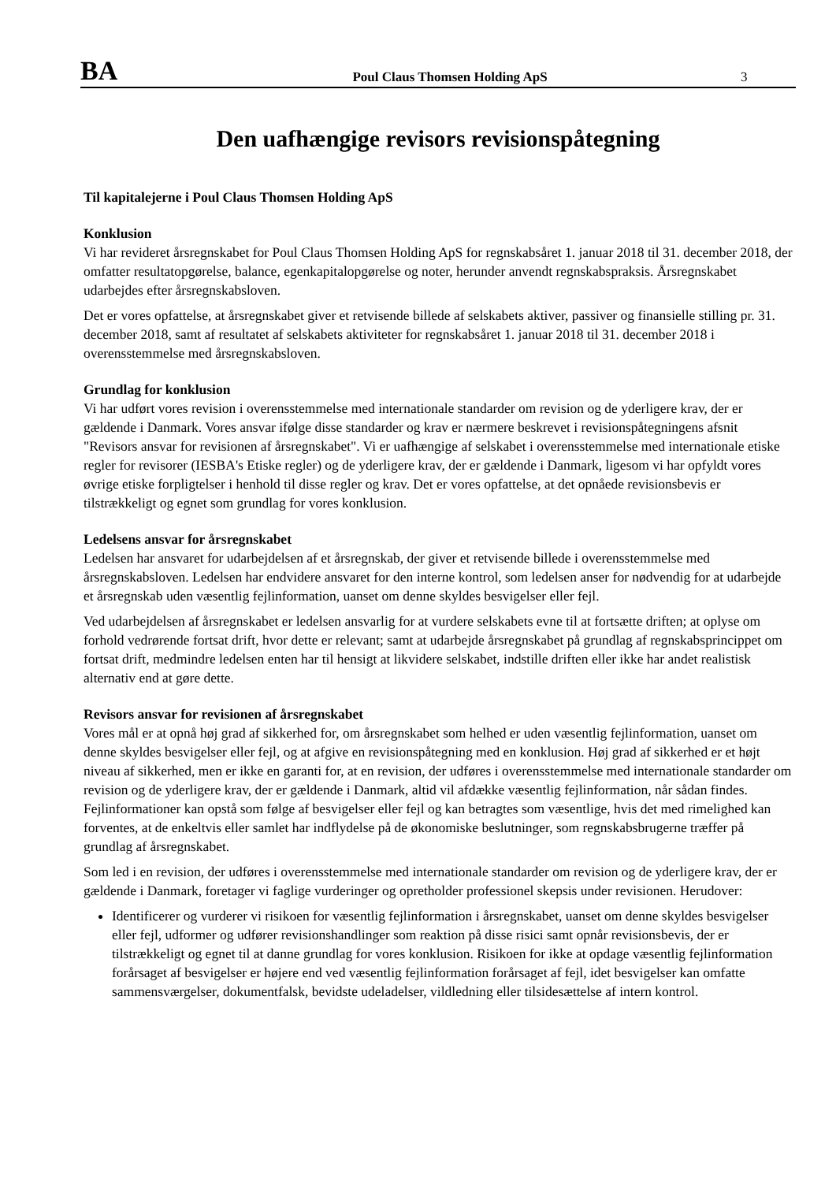BA
Poul Claus Thomsen Holding ApS
3
Den uafhængige revisors revisionspåtegning
Til kapitalejerne i Poul Claus Thomsen Holding ApS
Konklusion
Vi har revideret årsregnskabet for Poul Claus Thomsen Holding ApS for regnskabsåret 1. januar 2018 til 31. december 2018, der omfatter resultatopgørelse, balance, egenkapitalopgørelse og noter, herunder anvendt regnskabspraksis. Årsregnskabet udarbejdes efter årsregnskabsloven.
Det er vores opfattelse, at årsregnskabet giver et retvisende billede af selskabets aktiver, passiver og finansielle stilling pr. 31. december 2018, samt af resultatet af selskabets aktiviteter for regnskabsåret 1. januar 2018 til 31. december 2018 i overensstemmelse med årsregnskabsloven.
Grundlag for konklusion
Vi har udført vores revision i overensstemmelse med internationale standarder om revision og de yderligere krav, der er gældende i Danmark. Vores ansvar ifølge disse standarder og krav er nærmere beskrevet i revisionspåtegningens afsnit "Revisors ansvar for revisionen af årsregnskabet". Vi er uafhængige af selskabet i overensstemmelse med internationale etiske regler for revisorer (IESBA's Etiske regler) og de yderligere krav, der er gældende i Danmark, ligesom vi har opfyldt vores øvrige etiske forpligtelser i henhold til disse regler og krav. Det er vores opfattelse, at det opnåede revisionsbevis er tilstrækkeligt og egnet som grundlag for vores konklusion.
Ledelsens ansvar for årsregnskabet
Ledelsen har ansvaret for udarbejdelsen af et årsregnskab, der giver et retvisende billede i overensstemmelse med årsregnskabsloven. Ledelsen har endvidere ansvaret for den interne kontrol, som ledelsen anser for nødvendig for at udarbejde et årsregnskab uden væsentlig fejlinformation, uanset om denne skyldes besvigelser eller fejl.
Ved udarbejdelsen af årsregnskabet er ledelsen ansvarlig for at vurdere selskabets evne til at fortsætte driften; at oplyse om forhold vedrørende fortsat drift, hvor dette er relevant; samt at udarbejde årsregnskabet på grundlag af regnskabsprincippet om fortsat drift, medmindre ledelsen enten har til hensigt at likvidere selskabet, indstille driften eller ikke har andet realistisk alternativ end at gøre dette.
Revisors ansvar for revisionen af årsregnskabet
Vores mål er at opnå høj grad af sikkerhed for, om årsregnskabet som helhed er uden væsentlig fejlinformation, uanset om denne skyldes besvigelser eller fejl, og at afgive en revisionspåtegning med en konklusion. Høj grad af sikkerhed er et højt niveau af sikkerhed, men er ikke en garanti for, at en revision, der udføres i overensstemmelse med internationale standarder om revision og de yderligere krav, der er gældende i Danmark, altid vil afdække væsentlig fejlinformation, når sådan findes. Fejlinformationer kan opstå som følge af besvigelser eller fejl og kan betragtes som væsentlige, hvis det med rimelighed kan forventes, at de enkeltvis eller samlet har indflydelse på de økonomiske beslutninger, som regnskabsbrugerne træffer på grundlag af årsregnskabet.
Som led i en revision, der udføres i overensstemmelse med internationale standarder om revision og de yderligere krav, der er gældende i Danmark, foretager vi faglige vurderinger og opretholder professionel skepsis under revisionen. Herudover:
Identificerer og vurderer vi risikoen for væsentlig fejlinformation i årsregnskabet, uanset om denne skyldes besvigelser eller fejl, udformer og udfører revisionshandlinger som reaktion på disse risici samt opnår revisionsbevis, der er tilstrækkeligt og egnet til at danne grundlag for vores konklusion. Risikoen for ikke at opdage væsentlig fejlinformation forårsaget af besvigelser er højere end ved væsentlig fejlinformation forårsaget af fejl, idet besvigelser kan omfatte sammensværgelser, dokumentfalsk, bevidste udeladelser, vildledning eller tilsidesættelse af intern kontrol.